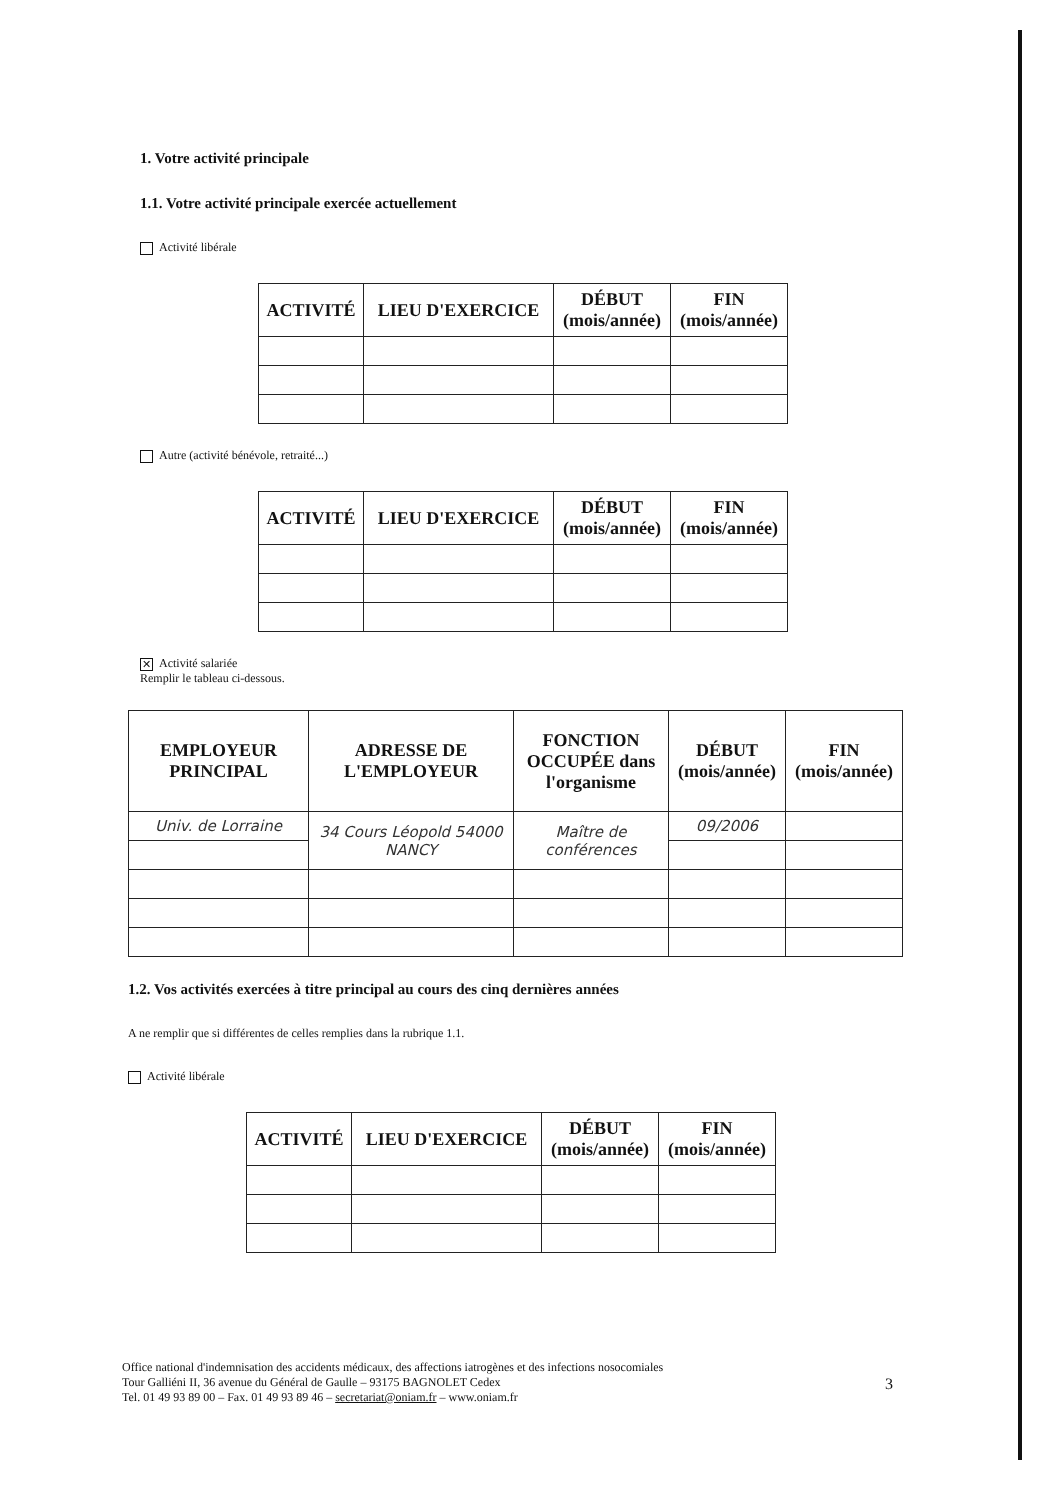1. Votre activité principale
1.1. Votre activité principale exercée actuellement
Activité libérale
| ACTIVITÉ | LIEU D'EXERCICE | DÉBUT (mois/année) | FIN (mois/année) |
| --- | --- | --- | --- |
Autre (activité bénévole, retraité...)
| ACTIVITÉ | LIEU D'EXERCICE | DÉBUT (mois/année) | FIN (mois/année) |
| --- | --- | --- | --- |
✕ Activité salariée
Remplir le tableau ci-dessous.
| EMPLOYEUR PRINCIPAL | ADRESSE DE L'EMPLOYEUR | FONCTION OCCUPÉE dans l'organisme | DÉBUT (mois/année) | FIN (mois/année) |
| --- | --- | --- | --- | --- |
| Univ. de Lorraine | 34 Cours Léopold 54000 NANCY | Maître de conférences | 09/2006 | |
1.2. Vos activités exercées à titre principal au cours des cinq dernières années
A ne remplir que si différentes de celles remplies dans la rubrique 1.1.
Activité libérale
| ACTIVITÉ | LIEU D'EXERCICE | DÉBUT (mois/année) | FIN (mois/année) |
| --- | --- | --- | --- |
Office national d'indemnisation des accidents médicaux, des affections iatrogènes et des infections nosocomiales
Tour Galliéni II, 36 avenue du Général de Gaulle – 93175 BAGNOLET Cedex
Tel. 01 49 93 89 00 – Fax. 01 49 93 89 46 – secretariat@oniam.fr – www.oniam.fr
3